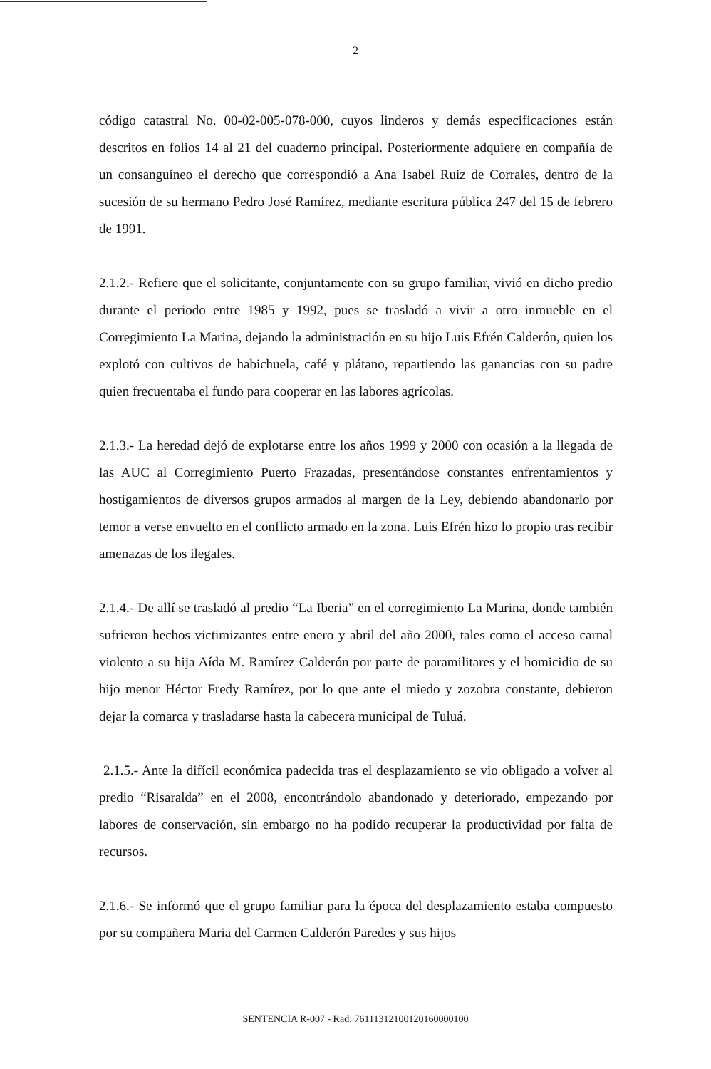2
código catastral No. 00-02-005-078-000, cuyos linderos y demás especificaciones están descritos en folios 14 al 21 del cuaderno principal. Posteriormente adquiere en compañía de un consanguíneo el derecho que correspondió a Ana Isabel Ruiz de Corrales, dentro de la sucesión de su hermano Pedro José Ramírez, mediante escritura pública 247 del 15 de febrero de 1991.
2.1.2.- Refiere que el solicitante, conjuntamente con su grupo familiar, vivió en dicho predio durante el periodo entre 1985 y 1992, pues se trasladó a vivir a otro inmueble en el Corregimiento La Marina, dejando la administración en su hijo Luis Efrén Calderón, quien los explotó con cultivos de habichuela, café y plátano, repartiendo las ganancias con su padre quien frecuentaba el fundo para cooperar en las labores agrícolas.
2.1.3.- La heredad dejó de explotarse entre los años 1999 y 2000 con ocasión a la llegada de las AUC al Corregimiento Puerto Frazadas, presentándose constantes enfrentamientos y hostigamientos de diversos grupos armados al margen de la Ley, debiendo abandonarlo por temor a verse envuelto en el conflicto armado en la zona. Luis Efrén hizo lo propio tras recibir amenazas de los ilegales.
2.1.4.- De allí se trasladó al predio “La Iberia” en el corregimiento La Marina, donde también sufrieron hechos victimizantes entre enero y abril del año 2000, tales como el acceso carnal violento a su hija Aída M. Ramírez Calderón por parte de paramilitares y el homicidio de su hijo menor Héctor Fredy Ramírez, por lo que ante el miedo y zozobra constante, debieron dejar la comarca y trasladarse hasta la cabecera municipal de Tuluá.
2.1.5.- Ante la difícil económica padecida tras el desplazamiento se vio obligado a volver al predio “Risaralda” en el 2008, encontrándolo abandonado y deteriorado, empezando por labores de conservación, sin embargo no ha podido recuperar la productividad por falta de recursos.
2.1.6.- Se informó que el grupo familiar para la época del desplazamiento estaba compuesto por su compañera Maria del Carmen Calderón Paredes y sus hijos
SENTENCIA R-007 - Rad: 76111312100120160000100